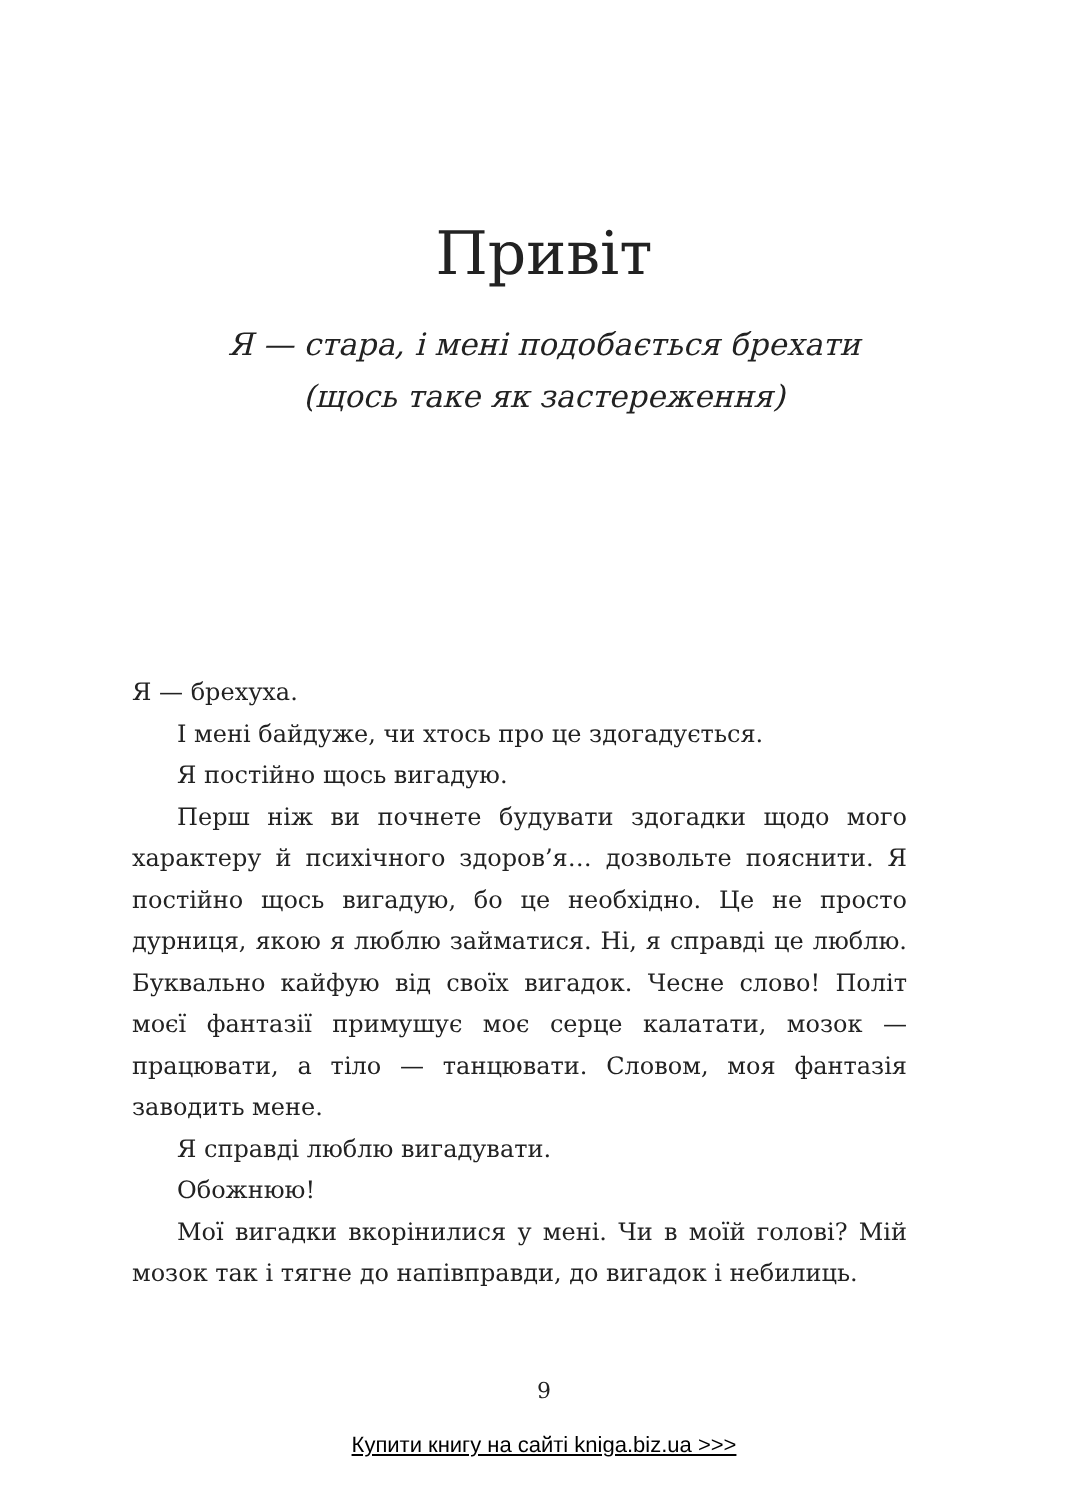Привіт
Я — стара, і мені подобається брехати
(щось таке як застереження)
Я — брехуха.
І мені байдуже, чи хтось про це здогадується.
Я постійно щось вигадую.
Перш ніж ви почнете будувати здогадки щодо мого характеру й психічного здоров’я… дозвольте пояснити. Я постійно щось вигадую, бо це необхідно. Це не просто дурниця, якою я люблю займатися. Ні, я справді це люблю. Буквально кайфую від своїх вигадок. Чесне слово! Політ моєї фантазії примушує моє серце калатати, мозок — працювати, а тіло — танцювати. Словом, моя фантазія заводить мене.
Я справді люблю вигадувати.
Обожнюю!
Мої вигадки вкорінилися у мені. Чи в моїй голові? Мій мозок так і тягне до напівправди, до вигадок і небилиць.
9
Купити книгу на сайті kniga.biz.ua >>>